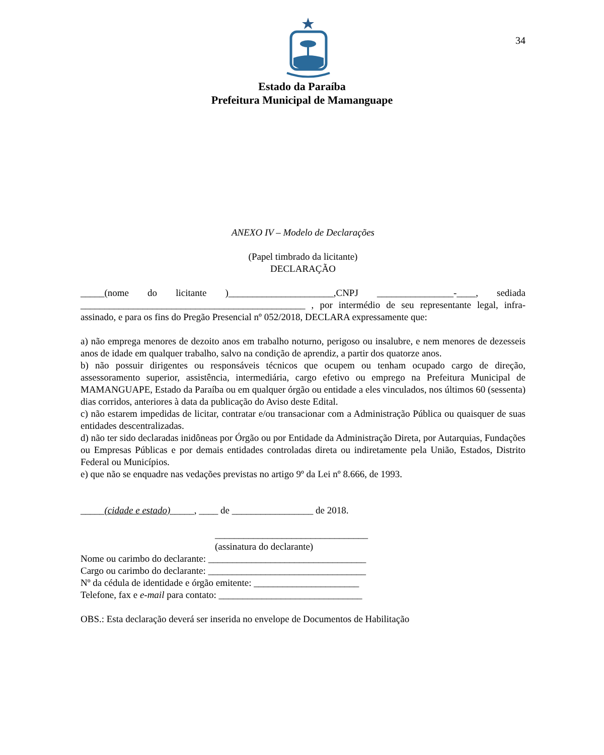34
Estado da Paraíba
Prefeitura Municipal de Mamanguape
ANEXO IV – Modelo de Declarações
(Papel timbrado da licitante)
DECLARAÇÃO
_____(nome do licitante )______________________,CNPJ ________________-____, sediada _______________________________________________ , por intermédio de seu representante legal, infra-assinado, e para os fins do Pregão Presencial nº 052/2018, DECLARA expressamente que:
a) não emprega menores de dezoito anos em trabalho noturno, perigoso ou insalubre, e nem menores de dezesseis anos de idade em qualquer trabalho, salvo na condição de aprendiz, a partir dos quatorze anos.
b) não possuir dirigentes ou responsáveis técnicos que ocupem ou tenham ocupado cargo de direção, assessoramento superior, assistência, intermediária, cargo efetivo ou emprego na Prefeitura Municipal de MAMANGUAPE, Estado da Paraíba ou em qualquer órgão ou entidade a eles vinculados, nos últimos 60 (sessenta) dias corridos, anteriores à data da publicação do Aviso deste Edital.
c) não estarem impedidas de licitar, contratar e/ou transacionar com a Administração Pública ou quaisquer de suas entidades descentralizadas.
d) não ter sido declaradas inidôneas por Órgão ou por Entidade da Administração Direta, por Autarquias, Fundações ou Empresas Públicas e por demais entidades controladas direta ou indiretamente pela União, Estados, Distrito Federal ou Municípios.
e) que não se enquadre nas vedações previstas no artigo 9º da Lei nº 8.666, de 1993.
_____(cidade e estado)_____, ____ de _________________ de 2018.
________________________________
(assinatura do declarante)
Nome ou carimbo do declarante: _________________________________
Cargo ou carimbo do declarante: _________________________________
Nº da cédula de identidade e órgão emitente: ______________________
Telefone, fax e e-mail para contato: ______________________________
OBS.: Esta declaração deverá ser inserida no envelope de Documentos de Habilitação